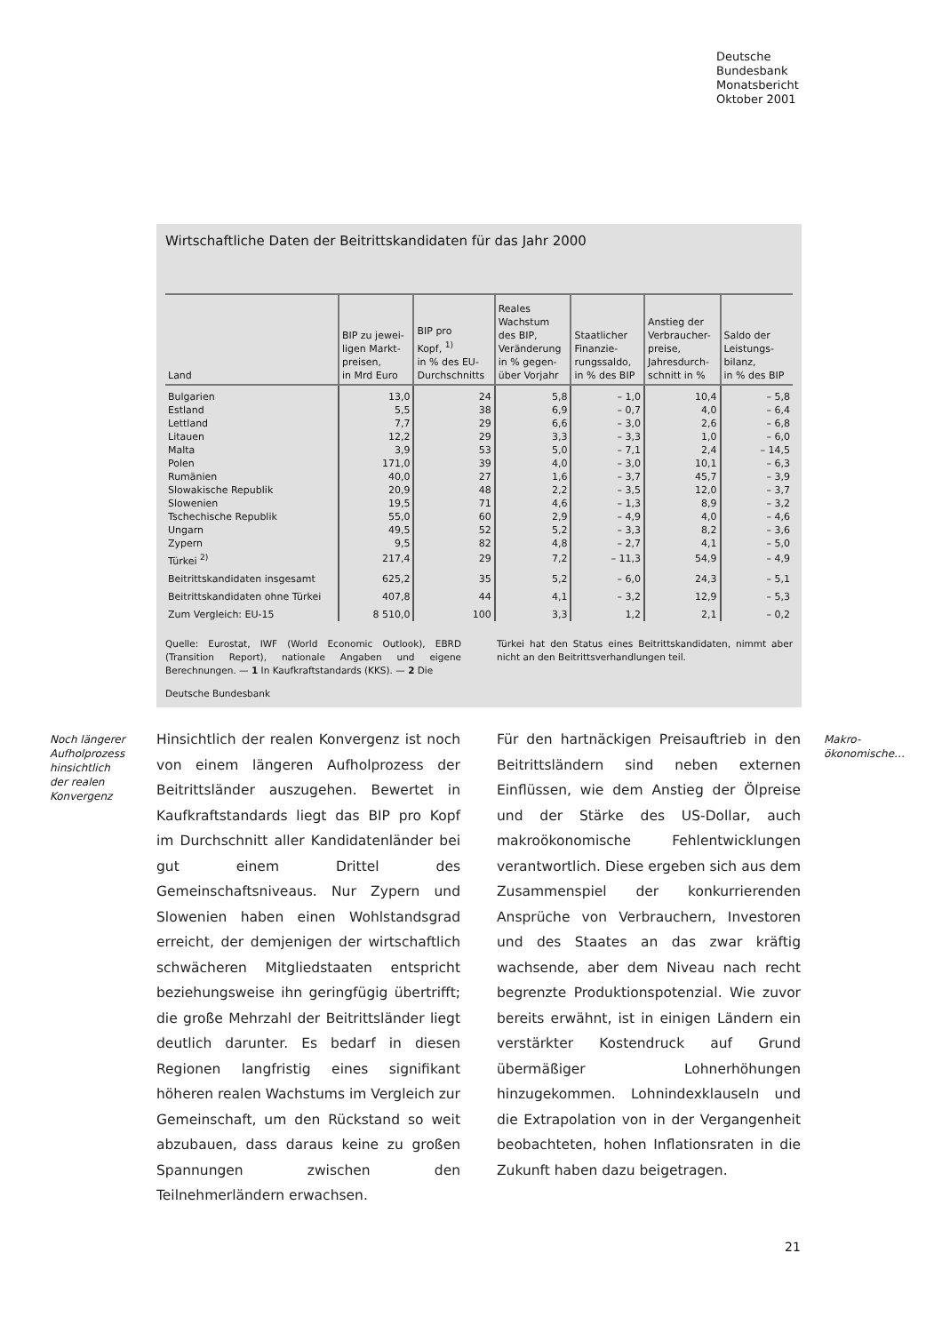Deutsche
Bundesbank
Monatsbericht
Oktober 2001
Wirtschaftliche Daten der Beitrittskandidaten für das Jahr 2000
| Land | BIP zu jewei- ligen Markt- preisen, in Mrd Euro | BIP pro Kopf, <sup>1)</sup> in % des EU- Durchschnitts | Reales Wachstum des BIP, Veränderung in % gegen- über Vorjahr | Staatlicher Finanzie- rungssaldo, in % des BIP | Anstieg der Verbraucher- preise, Jahresdurch- schnitt in % | Saldo der Leistungs- bilanz, in % des BIP |
| --- | --- | --- | --- | --- | --- | --- |
| Bulgarien | 13,0 | 24 | 5,8 | – 1,0 | 10,4 | – 5,8 |
| Estland | 5,5 | 38 | 6,9 | – 0,7 | 4,0 | – 6,4 |
| Lettland | 7,7 | 29 | 6,6 | – 3,0 | 2,6 | – 6,8 |
| Litauen | 12,2 | 29 | 3,3 | – 3,3 | 1,0 | – 6,0 |
| Malta | 3,9 | 53 | 5,0 | – 7,1 | 2,4 | – 14,5 |
| Polen | 171,0 | 39 | 4,0 | – 3,0 | 10,1 | – 6,3 |
| Rumänien | 40,0 | 27 | 1,6 | – 3,7 | 45,7 | – 3,9 |
| Slowakische Republik | 20,9 | 48 | 2,2 | – 3,5 | 12,0 | – 3,7 |
| Slowenien | 19,5 | 71 | 4,6 | – 1,3 | 8,9 | – 3,2 |
| Tschechische Republik | 55,0 | 60 | 2,9 | – 4,9 | 4,0 | – 4,6 |
| Ungarn | 49,5 | 52 | 5,2 | – 3,3 | 8,2 | – 3,6 |
| Zypern | 9,5 | 82 | 4,8 | – 2,7 | 4,1 | – 5,0 |
| Türkei <sup>2)</sup> | 217,4 | 29 | 7,2 | – 11,3 | 54,9 | – 4,9 |
| Beitrittskandidaten insgesamt | 625,2 | 35 | 5,2 | – 6,0 | 24,3 | – 5,1 |
| Beitrittskandidaten ohne Türkei | 407,8 | 44 | 4,1 | – 3,2 | 12,9 | – 5,3 |
| Zum Vergleich: EU-15 | 8 510,0 | 100 | 3,3 | 1,2 | 2,1 | – 0,2 |
Quelle: Eurostat, IWF (World Economic Outlook), EBRD (Transition Report), nationale Angaben und eigene Berechnungen. — 1 In Kaufkraftstandards (KKS). — 2 Die
Türkei hat den Status eines Beitrittskandidaten, nimmt aber nicht an den Beitrittsverhandlungen teil.
Deutsche Bundesbank
Noch längerer
Aufholprozess
hinsichtlich
der realen
Konvergenz
Hinsichtlich der realen Konvergenz ist noch von einem längeren Aufholprozess der Beitrittsländer auszugehen. Bewertet in Kaufkraftstandards liegt das BIP pro Kopf im Durchschnitt aller Kandidatenländer bei gut einem Drittel des Gemeinschaftsniveaus. Nur Zypern und Slowenien haben einen Wohlstandsgrad erreicht, der demjenigen der wirtschaftlich schwächeren Mitgliedstaaten entspricht beziehungsweise ihn geringfügig übertrifft; die große Mehrzahl der Beitrittsländer liegt deutlich darunter. Es bedarf in diesen Regionen langfristig eines signifikant höheren realen Wachstums im Vergleich zur Gemeinschaft, um den Rückstand so weit abzubauen, dass daraus keine zu großen Spannungen zwischen den Teilnehmerländern erwachsen.
Für den hartnäckigen Preisauftrieb in den Beitrittsländern sind neben externen Einflüssen, wie dem Anstieg der Ölpreise und der Stärke des US-Dollar, auch makroökonomische Fehlentwicklungen verantwortlich. Diese ergeben sich aus dem Zusammenspiel der konkurrierenden Ansprüche von Verbrauchern, Investoren und des Staates an das zwar kräftig wachsende, aber dem Niveau nach recht begrenzte Produktionspotenzial. Wie zuvor bereits erwähnt, ist in einigen Ländern ein verstärkter Kostendruck auf Grund übermäßiger Lohnerhöhungen hinzugekommen. Lohnindexklauseln und die Extrapolation von in der Vergangenheit beobachteten, hohen Inflationsraten in die Zukunft haben dazu beigetragen.
Makro-
ökonomische…
21